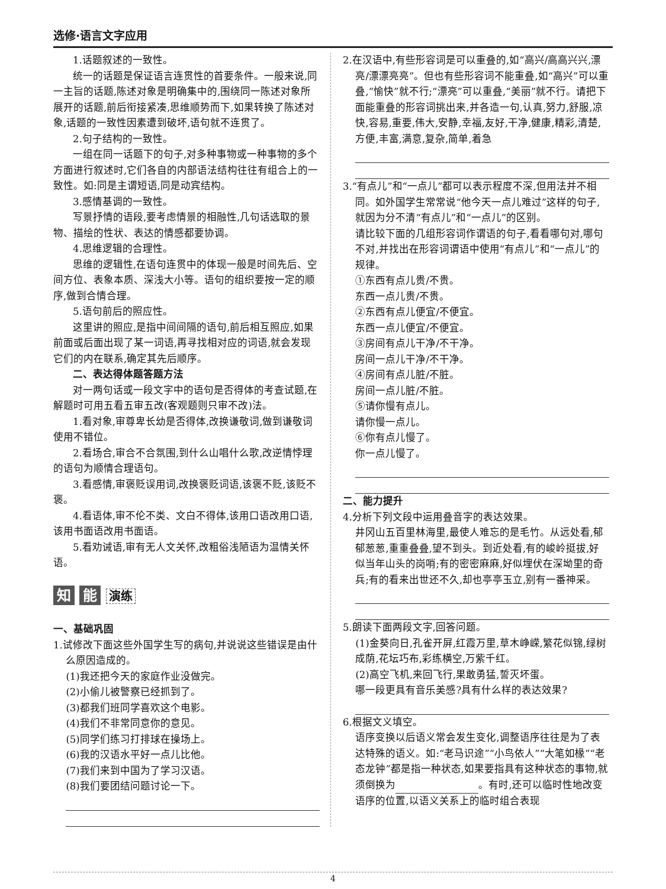选修·语言文字应用
1.话题叙述的一致性。
统一的话题是保证语言连贯性的首要条件。一般来说,同一主旨的话题,陈述对象是明确集中的,围绕同一陈述对象所展开的话题,前后衔接紧凑,思维顺势而下,如果转换了陈述对象,话题的一致性因素遭到破坏,语句就不连贯了。
2.句子结构的一致性。
一组在同一话题下的句子,对多种事物或一种事物的多个方面进行叙述时,它们各自的内部语法结构往往有组合上的一致性。如:同是主谓短语,同是动宾结构。
3.感情基调的一致性。
写景抒情的语段,要考虑情景的相融性,几句话选取的景物、描绘的性状、表达的情感都要协调。
4.思维逻辑的合理性。
思维的逻辑性,在语句连贯中的体现一般是时间先后、空间方位、表象本质、深浅大小等。语句的组织要按一定的顺序,做到合情合理。
5.语句前后的照应性。
这里讲的照应,是指中间间隔的语句,前后相互照应,如果前面或后面出现了某一词语,再寻找相对应的词语,就会发现它们的内在联系,确定其先后顺序。
二、表达得体题答题方法
对一两句话或一段文字中的语句是否得体的考查试题,在解题时可用五看五审五改(客观题则只审不改)法。
1.看对象,审尊卑长幼是否得体,改换谦敬词,做到谦敬词使用不错位。
2.看场合,审合不合氛围,到什么山唱什么歌,改逆情悖理的语句为顺情合理语句。
3.看感情,审褒贬误用词,改换褒贬词语,该褒不贬,该贬不褒。
4.看语体,审不伦不类、文白不得体,该用口语改用口语,该用书面语改用书面语。
5.看劝诫语,审有无人文关怀,改粗俗浅陋语为温情关怀语。
知 能 演练
一、基础巩固
1.试修改下面这些外国学生写的病句,并说说这些错误是由什么原因造成的。
(1)我还把今天的家庭作业没做完。
(2)小偷儿被警察已经抓到了。
(3)都我们班同学喜欢这个电影。
(4)我们不非常同意你的意见。
(5)同学们练习打排球在操场上。
(6)我的汉语水平好一点儿比他。
(7)我们来到中国为了学习汉语。
(8)我们要团结问题讨论一下。
2.在汉语中,有些形容词是可以重叠的,如“高兴/高高兴兴,漂亮/漂漂亮亮”。但也有些形容词不能重叠,如“高兴”可以重叠,“愉快”就不行;“漂亮”可以重叠,“美丽”就不行。请把下面能重叠的形容词挑出来,并各造一句,认真,努力,舒服,凉快,容易,重要,伟大,安静,幸福,友好,干净,健康,精彩,清楚,方便,丰富,满意,复杂,简单,着急
3.“有点儿”和“一点儿”都可以表示程度不深,但用法并不相同。如外国学生常常说“他今天一点儿难过”这样的句子,就因为分不清“有点儿”和“一点儿”的区别。
请比较下面的几组形容词作谓语的句子,看看哪句对,哪句不对,并找出在形容词谓语中使用“有点儿”和“一点儿”的规律。
①东西有点儿贵/不贵。
东西一点儿贵/不贵。
②东西有点儿便宜/不便宜。
东西一点儿便宜/不便宜。
③房间有点儿干净/不干净。
房间一点儿干净/不干净。
④房间有点儿脏/不脏。
房间一点儿脏/不脏。
⑤请你慢有点儿。
请你慢一点儿。
⑥你有点儿慢了。
你一点儿慢了。
二、能力提升
4.分析下列文段中运用叠音字的表达效果。
井冈山五百里林海里,最使人难忘的是毛竹。从远处看,郁郁葱葱,重重叠叠,望不到头。到近处看,有的峻岭挺拔,好似当年山头的岗哨;有的密密麻麻,好似埋伏在深坳里的奇兵;有的看来出世还不久,却也亭亭玉立,别有一番神采。
5.朗读下面两段文字,回答问题。
(1)金葵向日,孔雀开屏,红霞万里,草木峥嵘,繁花似锦,绿树成荫,花坛巧布,彩练横空,万紫千红。
(2)高空飞机,来回飞行,果敢勇猛,誓灭坏蛋。
哪一段更具有音乐美感?具有什么样的表达效果?
6.根据文义填空。
语序变换以后语义常会发生变化,调整语序往往是为了表达特殊的语义。如:“老马识途”“小鸟依人”“大笔如椽”“老态龙钟”都是指一种状态,如果要指具有这种状态的事物,就须倒换为 。有时,还可以临时性地改变语序的位置,以语义关系上的临时组合表现
4